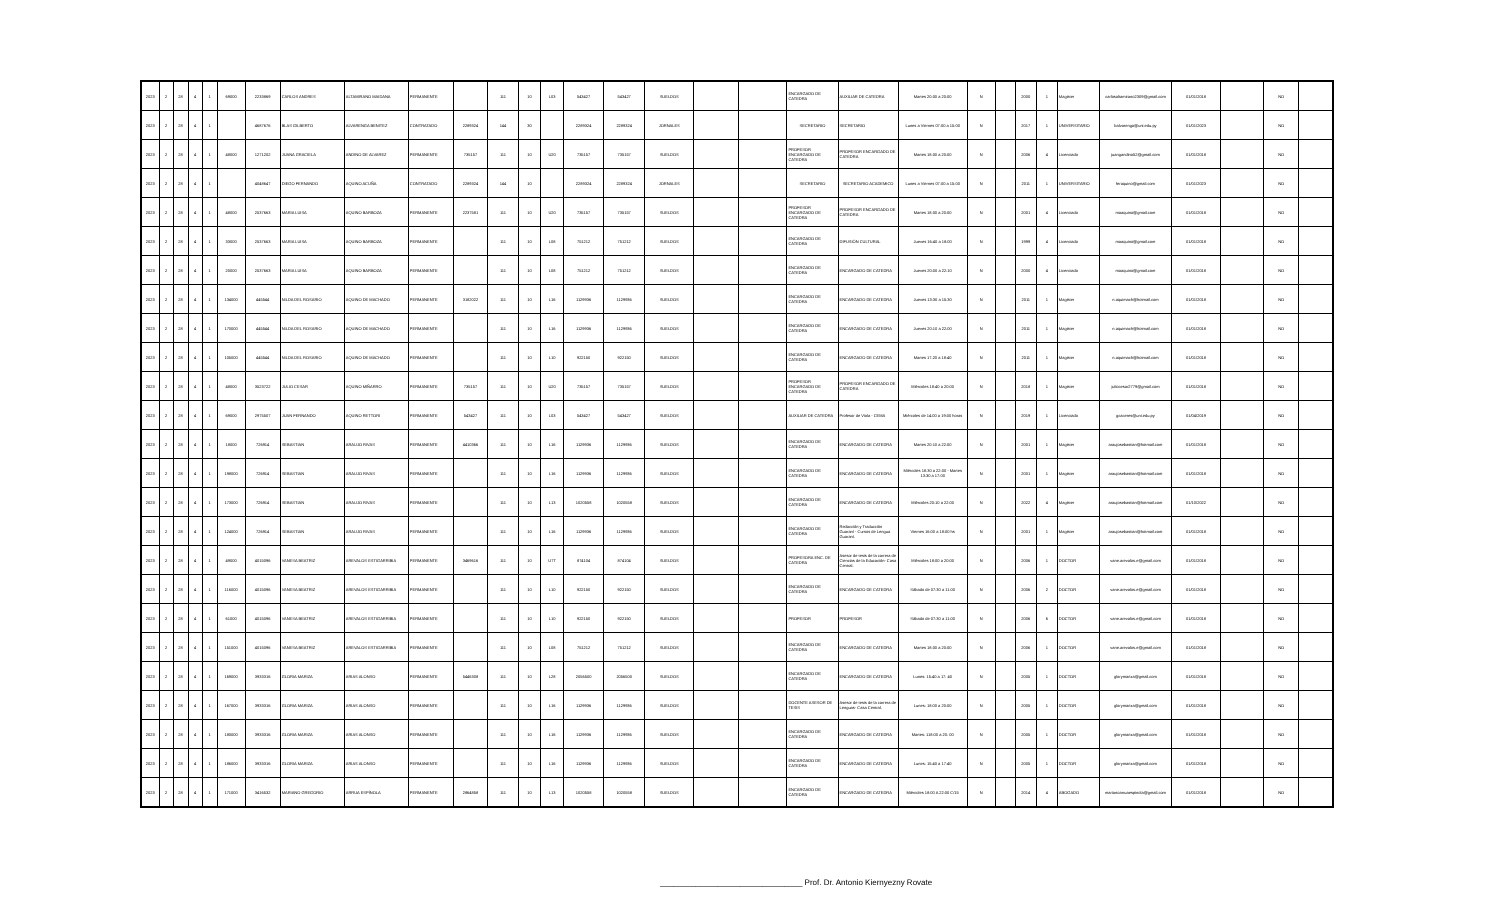| 2023 | 2 | 28 | 4 | 1 | 69000 | 2233869 | CARLOS ANDRES | ALTAMIRANO MAIDANA | PERMANENTE | | 111 | 10 | L03 | 543427 | 543427 | SUELDOS | | | ENCARGADO DE CATEDRA | AUXILIAR DE CATEDRA | Martes 20:00 a 20:00 | N | | 2000 | 1 | Magister | carlosaltamirano2309@gmail.com | 01/01/2018 | | NO | |
| 2023 | 2 | 28 | 4 | 1 | | 4687676 | BLAS GILBERTO | ALVARENGA BENITEZ | CONTRATADO | 2289324 | 144 | 30 | | 2289324 | 2289324 | JORNALES | | | SECRETARIO | SECRETARIO | Lunes a Viernes 07:00 a 15:00 | N | | 2017 | 1 | UNIVERSITARIO | balvarenga@uni.edu.py | 01/01/2023 | | NO | |
| 2023 | 2 | 28 | 4 | 1 | 48000 | 1271202 | JUANA GRACIELA | ANDINO DE ALVAREZ | PERMANENTE | 735157 | 111 | 10 | U20 | 735157 | 735157 | SUELDOS | | | PROFESOR ENCARGADO DE CATEDRA | PROFESOR ENCARGADO DE CATEDRA | Martes 18:00 a 20:00 | N | | 2006 | 4 | Licenciado | juangandino52@gmail.com | 01/01/2018 | | NO | |
| 2023 | 2 | 28 | 4 | 1 | | 4048647 | DIEGO FERNANDO | AQUINO ACUÑA | CONTRATADO | 2289324 | 144 | 10 | | 2289324 | 2289324 | JORNALES | | | SECRETARIO | SECRETARIO ACADEMICO | Lunes a Viernes 07:00 a 15:00 | N | | 2011 | 1 | UNIVERSITARIO | feraquino@gmail.com | 01/01/2023 | | NO | |
| 2023 | 2 | 28 | 4 | 1 | 48000 | 2537663 | MARIA LUISA | AQUINO BARBOZA | PERMANENTE | 2237581 | 111 | 10 | U20 | 735157 | 735157 | SUELDOS | | | PROFESOR ENCARGADO DE CATEDRA | PROFESOR ENCARGADO DE CATEDRA | Martes 18:00 a 20:00 | N | | 2001 | 4 | Licenciado | maaquino@gmail.com | 01/01/2018 | | NO | |
| 2023 | 2 | 28 | 4 | 1 | 33000 | 2537663 | MARIA LUISA | AQUINO BARBOZA | PERMANENTE | | 111 | 10 | L08 | 751212 | 751212 | SUELDOS | | | ENCARGADO DE CATEDRA | DIFUSIÓN CULTURAL | Jueves 16:40 a 18:00 | N | | 1999 | 4 | Licenciado | maaquino@gmail.com | 01/01/2018 | | NO | |
| 2023 | 2 | 28 | 4 | 1 | 20000 | 2537663 | MARIA LUISA | AQUINO BARBOZA | PERMANENTE | | 111 | 10 | L08 | 751212 | 751212 | SUELDOS | | | ENCARGADO DE CATEDRA | ENCARGADO DE CATEDRA | Jueves 20:00 a 22:10 | N | | 2000 | 4 | Licenciado | maaquino@gmail.com | 01/01/2018 | | NO | |
| 2023 | 2 | 28 | 4 | 1 | 134000 | 445544 | NILDA DEL ROSARIO | AQUINO DE MACHADO | PERMANENTE | 3182022 | 111 | 10 | L16 | 1129936 | 1129936 | SUELDOS | | | ENCARGADO DE CATEDRA | ENCARGADO DE CATEDRA | Jueves 13:30 a 15:30 | N | | 2011 | 1 | Magister | n.aquimach@hotmail.com | 01/01/2018 | | NO | |
| 2023 | 2 | 28 | 4 | 1 | 170000 | 445544 | NILDA DEL ROSARIO | AQUINO DE MACHADO | PERMANENTE | | 111 | 10 | L16 | 1129936 | 1129936 | SUELDOS | | | ENCARGADO DE CATEDRA | ENCARGADO DE CATEDRA | Jueves 20:10 a 22:00 | N | | 2011 | 1 | Magister | n.aquimach@hotmail.com | 01/01/2018 | | NO | |
| 2023 | 2 | 28 | 4 | 1 | 105000 | 445544 | NILDA DEL ROSARIO | AQUINO DE MACHADO | PERMANENTE | | 111 | 10 | L10 | 922150 | 922150 | SUELDOS | | | ENCARGADO DE CATEDRA | ENCARGADO DE CATEDRA | Martes 17:20 a 18:40 | N | | 2011 | 1 | Magister | n.aquimach@hotmail.com | 01/01/2018 | | NO | |
| 2023 | 2 | 28 | 4 | 1 | 48000 | 3523722 | JULIO CESAR | AQUINO MIÑARRO | PERMANENTE | 735157 | 111 | 10 | U20 | 735157 | 735157 | SUELDOS | | | PROFESOR ENCARGADO DE CATEDRA | PROFESOR ENCARGADO DE CATEDRA | Miércoles 18:40 a 20:00 | N | | 2018 | 1 | Magister | juliocesar2779@gmail.com | 01/01/2018 | | NO | |
| 2023 | 2 | 28 | 4 | 1 | 69000 | 2975507 | JUAN FERNANDO | AQUINO RETTORI | PERMANENTE | 543427 | 111 | 10 | L03 | 543427 | 543427 | SUELDOS | | | AUXILIAR DE CATEDRA | Profesor de Viola - CEMA | Miércoles de 14:00 a 19:00 horas | N | | 2019 | 1 | Licenciado | gcaceres@uni.edu.py | 01/04/2019 | | NO | |
| 2023 | 2 | 28 | 4 | 1 | 18000 | 726914 | SEBASTIAN | ARAUJO RIVAS | PERMANENTE | 4410366 | 111 | 10 | L16 | 1129936 | 1129936 | SUELDOS | | | ENCARGADO DE CATEDRA | ENCARGADO DE CATEDRA | Martes 20:10 a 22:00 | N | | 2001 | 1 | Magister | araujosebastian@hotmail.com | 01/01/2018 | | NO | |
| 2023 | 2 | 28 | 4 | 1 | 198000 | 726914 | SEBASTIAN | ARAUJO RIVAS | PERMANENTE | | 111 | 10 | L16 | 1129936 | 1129936 | SUELDOS | | | ENCARGADO DE CATEDRA | ENCARGADO DE CATEDRA | Miércoles 18:30 a 22:00 - Martes 13:30 a 17:00 | N | | 2001 | 1 | Magister | araujosebastian@hotmail.com | 01/01/2018 | | NO | |
| 2023 | 2 | 28 | 4 | 1 | 173000 | 726914 | SEBASTIAN | ARAUJO RIVAS | PERMANENTE | | 111 | 10 | L13 | 1020558 | 1020558 | SUELDOS | | | ENCARGADO DE CATEDRA | ENCARGADO DE CATEDRA | Miércoles 20:10 a 22:00 | N | | 2022 | 4 | Magister | araujosebastian@hotmail.com | 01/10/2022 | | NO | |
| 2023 | 2 | 28 | 4 | 1 | 124000 | 726914 | SEBASTIAN | ARAUJO RIVAS | PERMANENTE | | 111 | 10 | L16 | 1129936 | 1129936 | SUELDOS | | | ENCARGADO DE CATEDRA | Redacción y Traducción Guaraní - Cursos de Lengua Guaraní. | Viernes 16:00 a 18:00 hs | N | | 2001 | 1 | Magister | araujosebastian@hotmail.com | 01/01/2018 | | NO | |
| 2023 | 2 | 28 | 4 | 1 | 49000 | 4015096 | VANESA BEATRIZ | AREVALOS ESTIGARRIBIA | PERMANENTE | 3469616 | 111 | 10 | U7T | 874104 | 874104 | SUELDOS | | | PROFESORA ENC. DE CATEDRA | Asesor de tesis de la carrera de Ciencias de la Educación- Casa Central. | Miércoles 18:00 a 20:00 | N | | 2006 | 1 | DOCTOR | vane.arevalos.e@gmail.com | 01/01/2018 | | NO | |
| 2023 | 2 | 28 | 4 | 1 | 116000 | 4015096 | VANESA BEATRIZ | AREVALOS ESTIGARRIBIA | PERMANENTE | | 111 | 10 | L10 | 922150 | 922150 | SUELDOS | | | ENCARGADO DE CATEDRA | ENCARGADO DE CATEDRA | Sábado de 07:30 a 11:00 | N | | 2006 | 2 | DOCTOR | vane.arevalos.e@gmail.com | 01/01/2018 | | NO | |
| 2023 | 2 | 28 | 4 | 1 | 61000 | 4015096 | VANESA BEATRIZ | AREVALOS ESTIGARRIBIA | PERMANENTE | | 111 | 10 | L10 | 922150 | 922150 | SUELDOS | | | PROFESOR | PROFESOR | Sábado de 07:30 a 11:00 | N | | 2006 | 6 | DOCTOR | vane.arevalos.e@gmail.com | 01/01/2018 | | NO | |
| 2023 | 2 | 28 | 4 | 1 | 151000 | 4015096 | VANESA BEATRIZ | AREVALOS ESTIGARRIBIA | PERMANENTE | | 111 | 10 | L08 | 751212 | 751212 | SUELDOS | | | ENCARGADO DE CATEDRA | ENCARGADO DE CATEDRA | Martes 18:00 a 20:00 | N | | 2006 | 1 | DOCTOR | vane.arevalos.e@gmail.com | 01/01/2018 | | NO | |
| 2023 | 2 | 28 | 4 | 1 | 169000 | 3933316 | GLORIA MARIZA | ARIAS ALONSO | PERMANENTE | 5446308 | 111 | 10 | L28 | 2056500 | 2056500 | SUELDOS | | | ENCARGADO DE CATEDRA | ENCARGADO DE CATEDRA | Lunes: 15:40 a 17: 40 | N | | 2005 | 1 | DOCTOR | glorymariza@gmail.com | 01/01/2018 | | NO | |
| 2023 | 2 | 28 | 4 | 1 | 167000 | 3933316 | GLORIA MARIZA | ARIAS ALONSO | PERMANENTE | | 111 | 10 | L16 | 1129936 | 1129936 | SUELDOS | | | DOCENTE ASESOR DE TESIS | Asesor de tesis de la carrera de Lenguas- Casa Central. | Lunes: 18:00 a 20:00 | N | | 2005 | 1 | DOCTOR | glorymariza@gmail.com | 01/01/2018 | | NO | |
| 2023 | 2 | 28 | 4 | 1 | 180000 | 3933316 | GLORIA MARIZA | ARIAS ALONSO | PERMANENTE | | 111 | 10 | L16 | 1129936 | 1129936 | SUELDOS | | | ENCARGADO DE CATEDRA | ENCARGADO DE CATEDRA | Martes: 118:00 a 20: 00 | N | | 2005 | 1 | DOCTOR | glorymariza@gmail.com | 01/01/2018 | | NO | |
| 2023 | 2 | 28 | 4 | 1 | 186000 | 3933316 | GLORIA MARIZA | ARIAS ALONSO | PERMANENTE | | 111 | 10 | L16 | 1129936 | 1129936 | SUELDOS | | | ENCARGADO DE CATEDRA | ENCARGADO DE CATEDRA | Lunes: 15:40 a 17:40 | N | | 2005 | 1 | DOCTOR | glorymariza@gmail.com | 01/01/2018 | | NO | |
| 2023 | 2 | 28 | 4 | 1 | 171000 | 3416532 | MARIANO GREGORIO | ARRUA ESPÍNOLA | PERMANENTE | 2864858 | 111 | 10 | L13 | 1020558 | 1020558 | SUELDOS | | | ENCARGADO DE CATEDRA | ENCARGADO DE CATEDRA | Miércoles 18:00 A 22:00 C/15 | N | | 2014 | 4 | ABOGADO | marianoarruaespinola@gmail.com | 01/01/2018 | | NO | |
________________________________ Prof. Dr. Antonio Kiernyezny Rovate